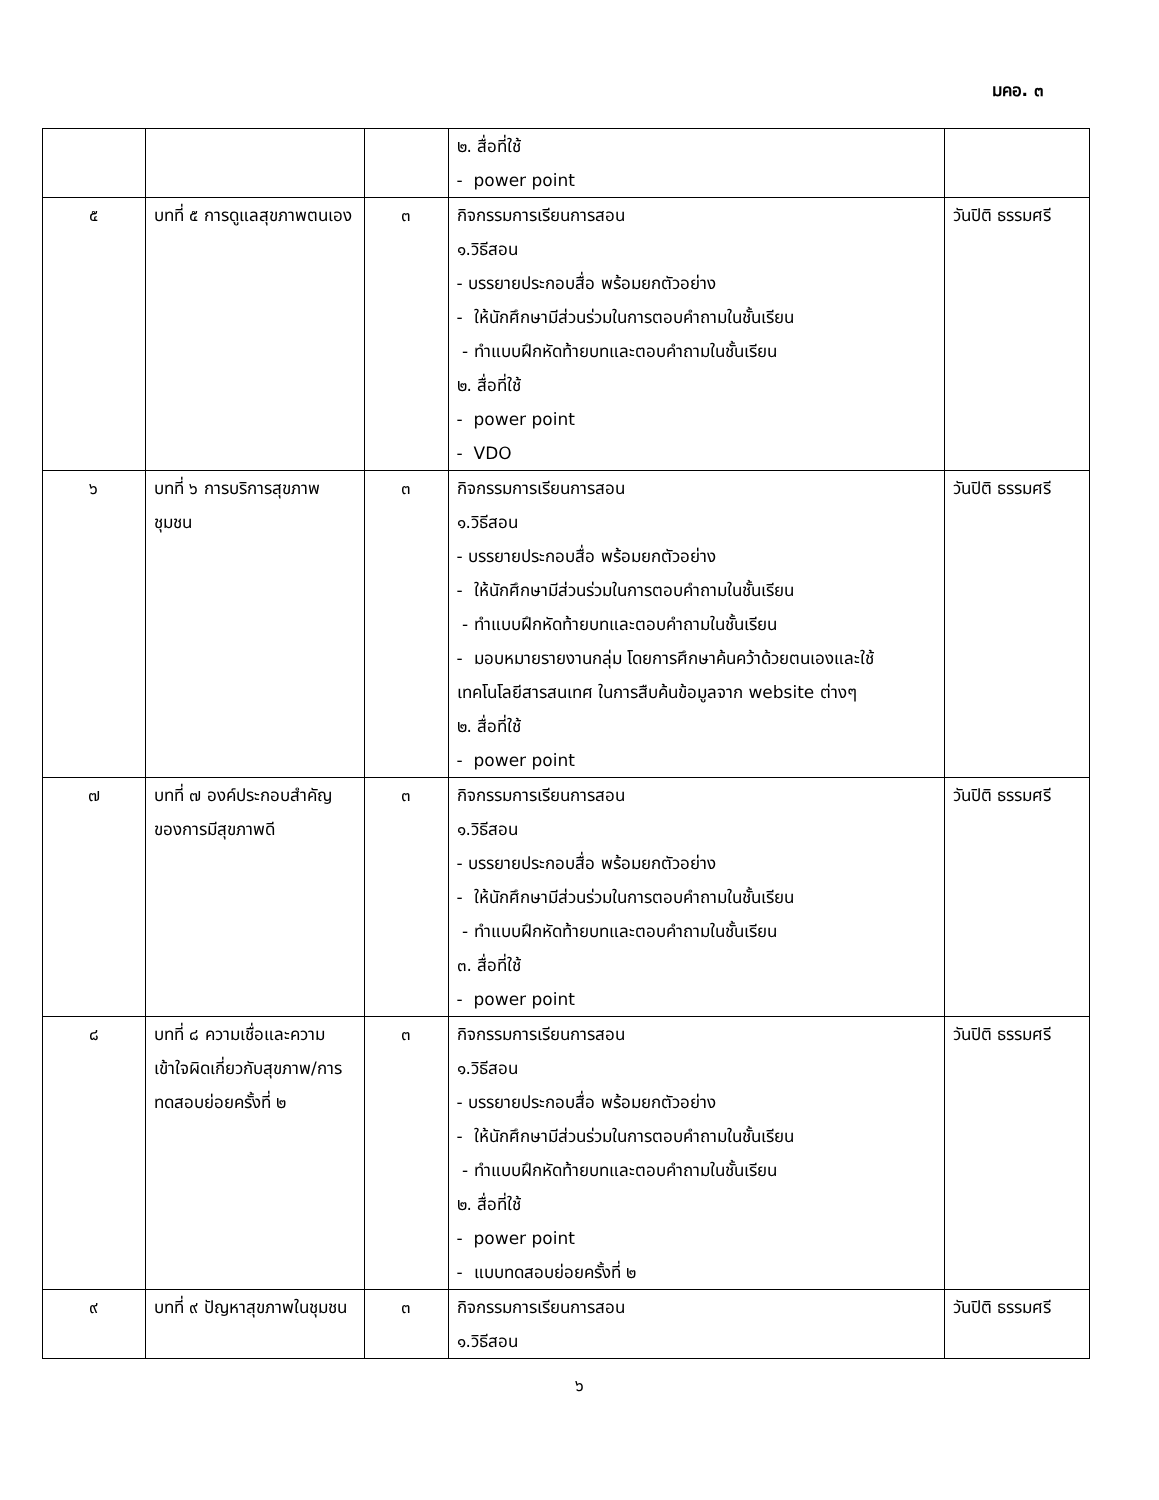มคอ. ๓
| | | | ๒. สื่อที่ใช้ - power point | |
| ๕ | บทที่ ๕ การดูแลสุขภาพตนเอง | ๓ | กิจกรรมการเรียนการสอน ๑.วิธีสอน - บรรยายประกอบสื่อ พร้อมยกตัวอย่าง - ให้นักศึกษามีส่วนร่วมในการตอบคำถามในชั้นเรียน - ทำแบบฝึกหัดท้ายบทและตอบคำถามในชั้นเรียน ๒. สื่อที่ใช้ - power point - VDO | วันปิติ ธรรมศรี |
| ๖ | บทที่ ๖ การบริการสุขภาพชุมชน | ๓ | กิจกรรมการเรียนการสอน ๑.วิธีสอน - บรรยายประกอบสื่อ พร้อมยกตัวอย่าง - ให้นักศึกษามีส่วนร่วมในการตอบคำถามในชั้นเรียน - ทำแบบฝึกหัดท้ายบทและตอบคำถามในชั้นเรียน - มอบหมายรายงานกลุ่ม โดยการศึกษาค้นคว้าด้วยตนเองและใช้เทคโนโลยีสารสนเทศ ในการสืบค้นข้อมูลจาก website ต่างๆ ๒. สื่อที่ใช้ - power point | วันปิติ ธรรมศรี |
| ๗ | บทที่ ๗ องค์ประกอบสำคัญของการมีสุขภาพดี | ๓ | กิจกรรมการเรียนการสอน ๑.วิธีสอน - บรรยายประกอบสื่อ พร้อมยกตัวอย่าง - ให้นักศึกษามีส่วนร่วมในการตอบคำถามในชั้นเรียน - ทำแบบฝึกหัดท้ายบทและตอบคำถามในชั้นเรียน ๓. สื่อที่ใช้ - power point | วันปิติ ธรรมศรี |
| ๘ | บทที่ ๘ ความเชื่อและความเข้าใจผิดเกี่ยวกับสุขภาพ/การทดสอบย่อยครั้งที่ ๒ | ๓ | กิจกรรมการเรียนการสอน ๑.วิธีสอน - บรรยายประกอบสื่อ พร้อมยกตัวอย่าง - ให้นักศึกษามีส่วนร่วมในการตอบคำถามในชั้นเรียน - ทำแบบฝึกหัดท้ายบทและตอบคำถามในชั้นเรียน ๒. สื่อที่ใช้ - power point - แบบทดสอบย่อยครั้งที่ ๒ | วันปิติ ธรรมศรี |
| ๙ | บทที่ ๙ ปัญหาสุขภาพในชุมชน | ๓ | กิจกรรมการเรียนการสอน ๑.วิธีสอน | วันปิติ ธรรมศรี |
๖